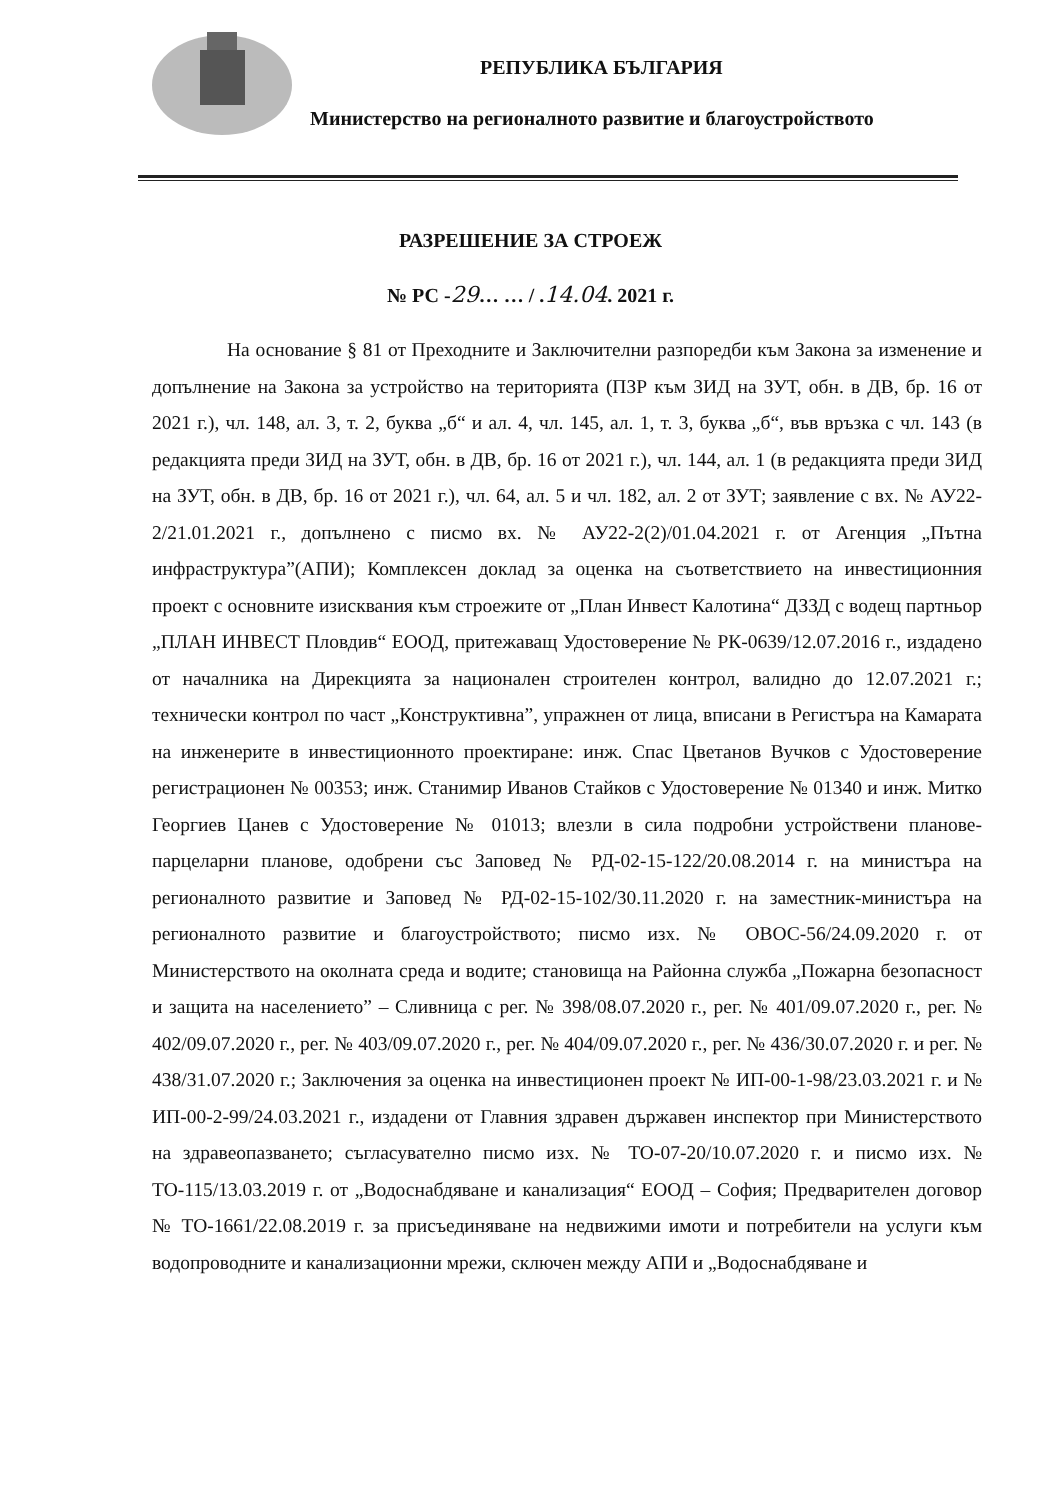РЕПУБЛИКА БЪЛГАРИЯ
Министерство на регионалното развитие и благоустройството
РАЗРЕШЕНИЕ ЗА СТРОЕЖ
№ РС -29… … / .14.04. 2021 г.
На основание § 81 от Преходните и Заключителни разпоредби към Закона за изменение и допълнение на Закона за устройство на територията (ПЗР към ЗИД на ЗУТ, обн. в ДВ, бр. 16 от 2021 г.), чл. 148, ал. 3, т. 2, буква „б“ и ал. 4, чл. 145, ал. 1, т. 3, буква „б“, във връзка с чл. 143 (в редакцията преди ЗИД на ЗУТ, обн. в ДВ, бр. 16 от 2021 г.), чл. 144, ал. 1 (в редакцията преди ЗИД на ЗУТ, обн. в ДВ, бр. 16 от 2021 г.), чл. 64, ал. 5 и чл. 182, ал. 2 от ЗУТ; заявление с вх. № АУ22-2/21.01.2021 г., допълнено с писмо вх. № АУ22-2(2)/01.04.2021 г. от Агенция „Пътна инфраструктура”(АПИ); Комплексен доклад за оценка на съответствието на инвестиционния проект с основните изисквания към строежите от „План Инвест Калотина“ ДЗЗД с водещ партньор „ПЛАН ИНВЕСТ Пловдив“ ЕООД, притежаващ Удостоверение № РК-0639/12.07.2016 г., издадено от началника на Дирекцията за национален строителен контрол, валидно до 12.07.2021 г.; технически контрол по част „Конструктивна”, упражнен от лица, вписани в Регистъра на Камарата на инженерите в инвестиционното проектиране: инж. Спас Цветанов Вучков с Удостоверение регистрационен № 00353; инж. Станимир Иванов Стайков с Удостоверение № 01340 и инж. Митко Георгиев Цанев с Удостоверение № 01013; влезли в сила подробни устройствени планове-парцеларни планове, одобрени със Заповед № РД-02-15-122/20.08.2014 г. на министъра на регионалното развитие и Заповед № РД-02-15-102/30.11.2020 г. на заместник-министъра на регионалното развитие и благоустройството; писмо изх. № ОВОС-56/24.09.2020 г. от Министерството на околната среда и водите; становища на Районна служба „Пожарна безопасност и защита на населението” – Сливница с рег. № 398/08.07.2020 г., рег. № 401/09.07.2020 г., рег. № 402/09.07.2020 г., рег. № 403/09.07.2020 г., рег. № 404/09.07.2020 г., рег. № 436/30.07.2020 г. и рег. № 438/31.07.2020 г.; Заключения за оценка на инвестиционен проект № ИП-00-1-98/23.03.2021 г. и № ИП-00-2-99/24.03.2021 г., издадени от Главния здравен държавен инспектор при Министерството на здравеопазването; съгласувателно писмо изх. № ТО-07-20/10.07.2020 г. и писмо изх. № ТО-115/13.03.2019 г. от „Водоснабдяване и канализация“ ЕООД – София; Предварителен договор № ТО-1661/22.08.2019 г. за присъединяване на недвижими имоти и потребители на услуги към водопроводните и канализационни мрежи, сключен между АПИ и „Водоснабдяване и